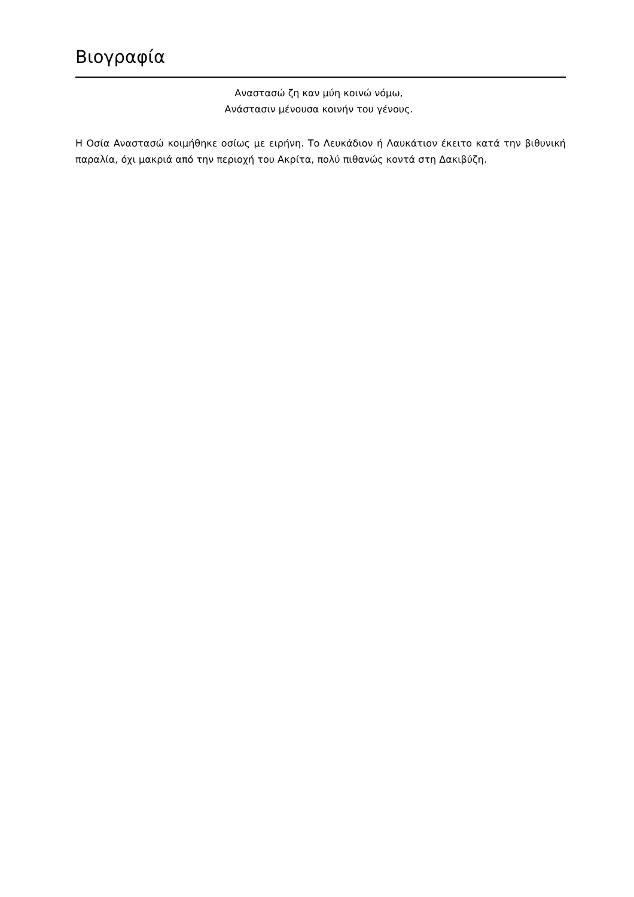Βιογραφία
Αναστασώ ζη καν μύη κοινώ νόμω,
Ανάστασιν μένουσα κοινήν του γένους.
Η Οσία Αναστασώ κοιμήθηκε οσίως με ειρήνη. Το Λευκάδιον ή Λαυκάτιον έκειτο κατά την βιθυνική παραλία, όχι μακριά από την περιοχή του Ακρίτα, πολύ πιθανώς κοντά στη Δακιβύζη.